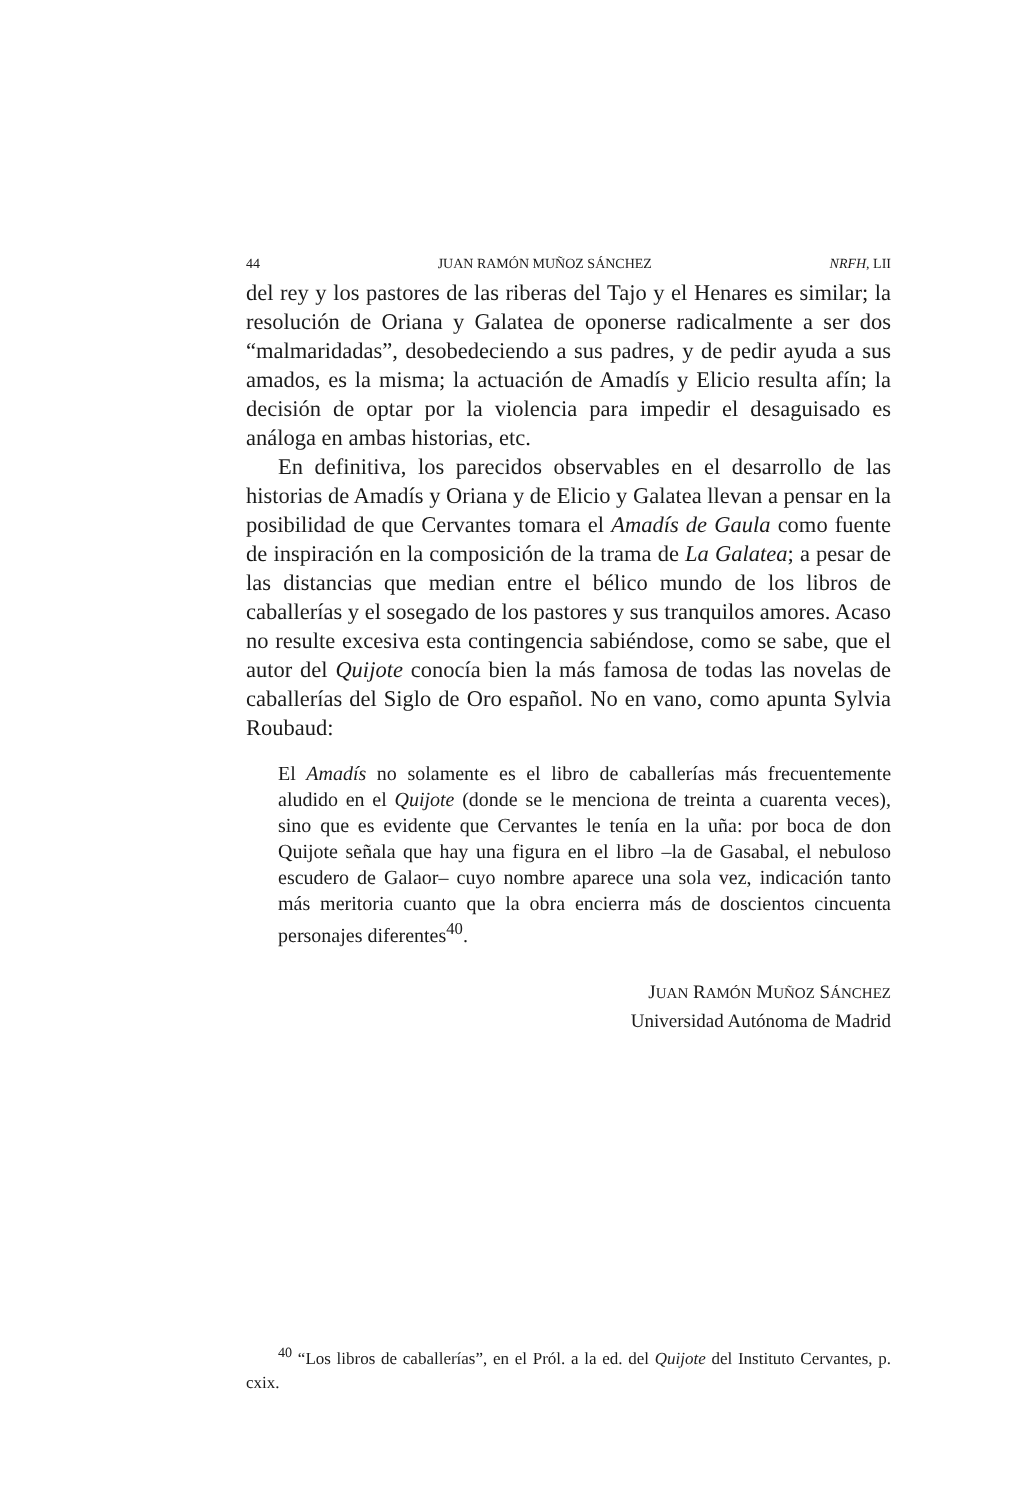44 JUAN RAMÓN MUÑOZ SÁNCHEZ NRFH, LII
del rey y los pastores de las riberas del Tajo y el Henares es similar; la resolución de Oriana y Galatea de oponerse radicalmente a ser dos “malmaridadas”, desobedeciendo a sus padres, y de pedir ayuda a sus amados, es la misma; la actuación de Amadís y Elicio resulta afín; la decisión de optar por la violencia para impedir el desaguisado es análoga en ambas historias, etc.
En definitiva, los parecidos observables en el desarrollo de las historias de Amadís y Oriana y de Elicio y Galatea llevan a pensar en la posibilidad de que Cervantes tomara el Amadís de Gaula como fuente de inspiración en la composición de la trama de La Galatea; a pesar de las distancias que median entre el bélico mundo de los libros de caballerías y el sosegado de los pastores y sus tranquilos amores. Acaso no resulte excesiva esta contingencia sabiéndose, como se sabe, que el autor del Quijote conocía bien la más famosa de todas las novelas de caballerías del Siglo de Oro español. No en vano, como apunta Sylvia Roubaud:
El Amadís no solamente es el libro de caballerías más frecuentemente aludido en el Quijote (donde se le menciona de treinta a cuarenta veces), sino que es evidente que Cervantes le tenía en la uña: por boca de don Quijote señala que hay una figura en el libro –la de Gasabal, el nebuloso escudero de Galaor– cuyo nombre aparece una sola vez, indicación tanto más meritoria cuanto que la obra encierra más de doscientos cincuenta personajes diferentes<sup>40</sup>.
JUAN RAMÓN MUÑOZ SÁNCHEZ
Universidad Autónoma de Madrid
<sup>40</sup> “Los libros de caballerías”, en el Pról. a la ed. del Quijote del Instituto Cervantes, p. cxix.